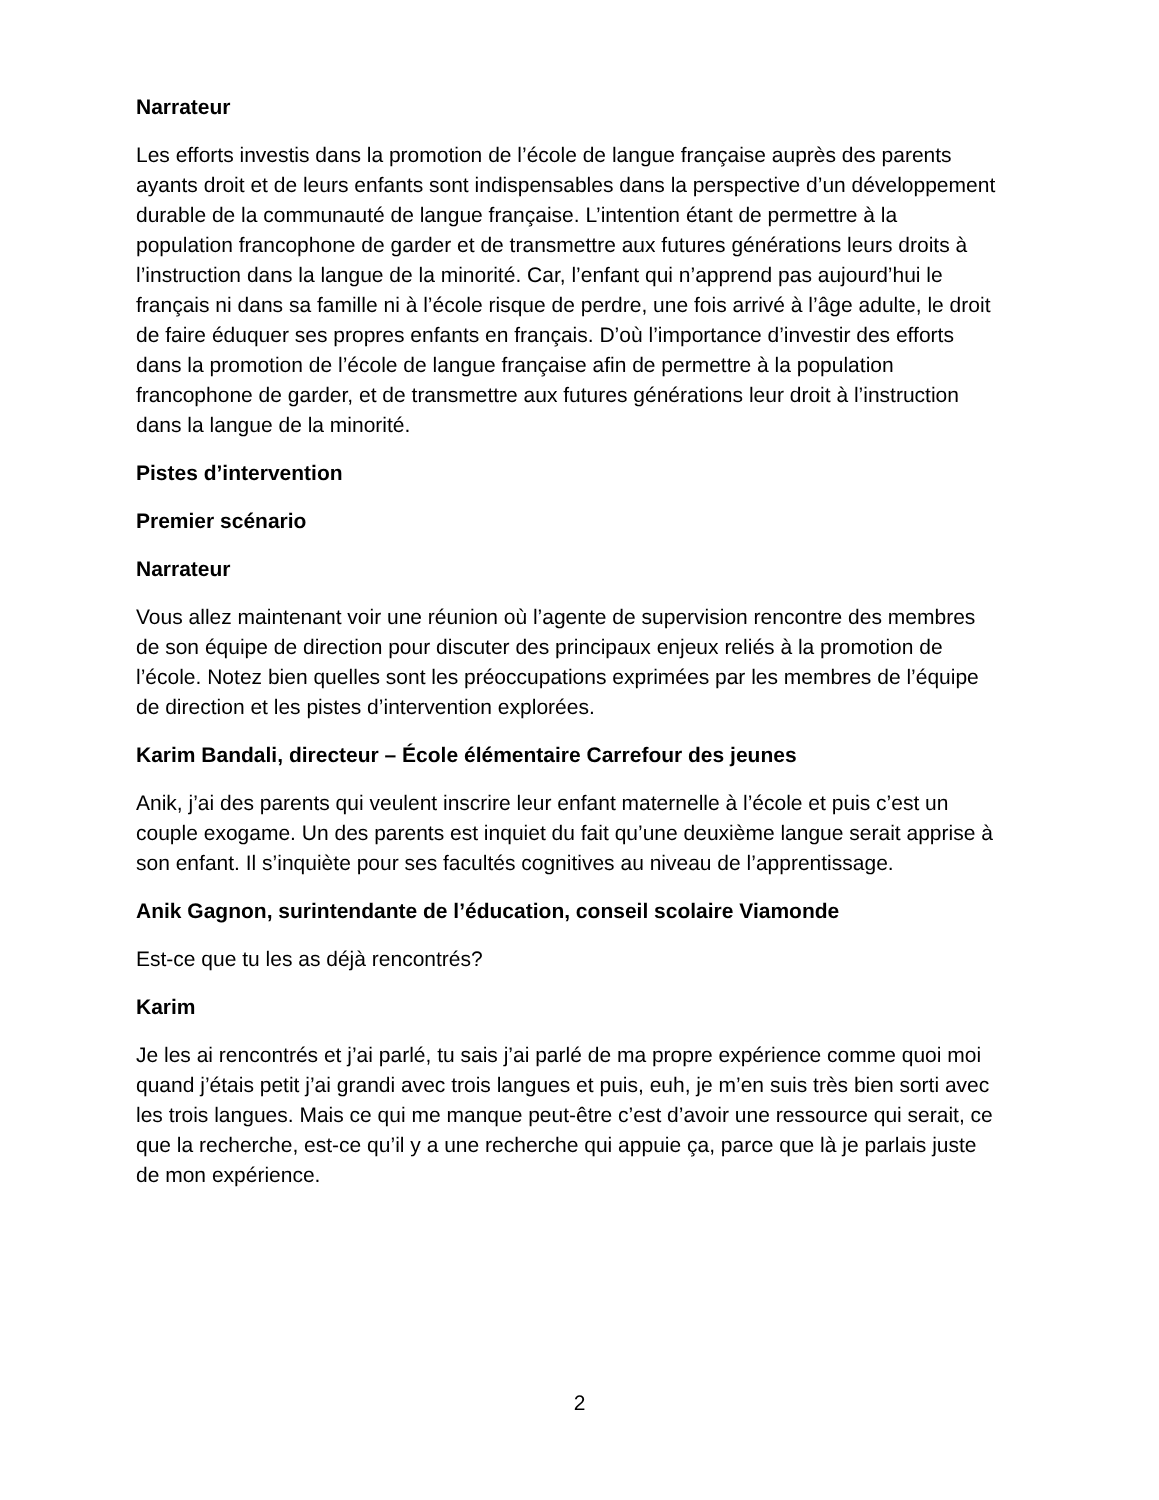Narrateur
Les efforts investis dans la promotion de l’école de langue française auprès des parents ayants droit et de leurs enfants sont indispensables dans la perspective d’un développement durable de la communauté de langue française. L’intention étant de permettre à la population francophone de garder et de transmettre aux futures générations leurs droits à l’instruction dans la langue de la minorité. Car, l’enfant qui n’apprend pas aujourd’hui le français ni dans sa famille ni à l’école risque de perdre, une fois arrivé à l’âge adulte, le droit de faire éduquer ses propres enfants en français. D’où l’importance d’investir des efforts dans la promotion de l’école de langue française afin de permettre à la population francophone de garder, et de transmettre aux futures générations leur droit à l’instruction dans la langue de la minorité.
Pistes d’intervention
Premier scénario
Narrateur
Vous allez maintenant voir une réunion où l’agente de supervision rencontre des membres de son équipe de direction pour discuter des principaux enjeux reliés à la promotion de l’école. Notez bien quelles sont les préoccupations exprimées par les membres de l’équipe de direction et les pistes d’intervention explorées.
Karim Bandali, directeur – École élémentaire Carrefour des jeunes
Anik, j’ai des parents qui veulent inscrire leur enfant maternelle à l’école et puis c’est un couple exogame. Un des parents est inquiet du fait qu’une deuxième langue serait apprise à son enfant. Il s’inquiète pour ses facultés cognitives au niveau de l’apprentissage.
Anik Gagnon, surintendante de l’éducation, conseil scolaire Viamonde
Est-ce que tu les as déjà rencontrés?
Karim
Je les ai rencontrés et j’ai parlé, tu sais j’ai parlé de ma propre expérience comme quoi moi quand j’étais petit j’ai grandi avec trois langues et puis, euh, je m’en suis très bien sorti avec les trois langues. Mais ce qui me manque peut-être c’est d’avoir une ressource qui serait, ce que la recherche, est-ce qu’il y a une recherche qui appuie ça, parce que là je parlais juste de mon expérience.
2